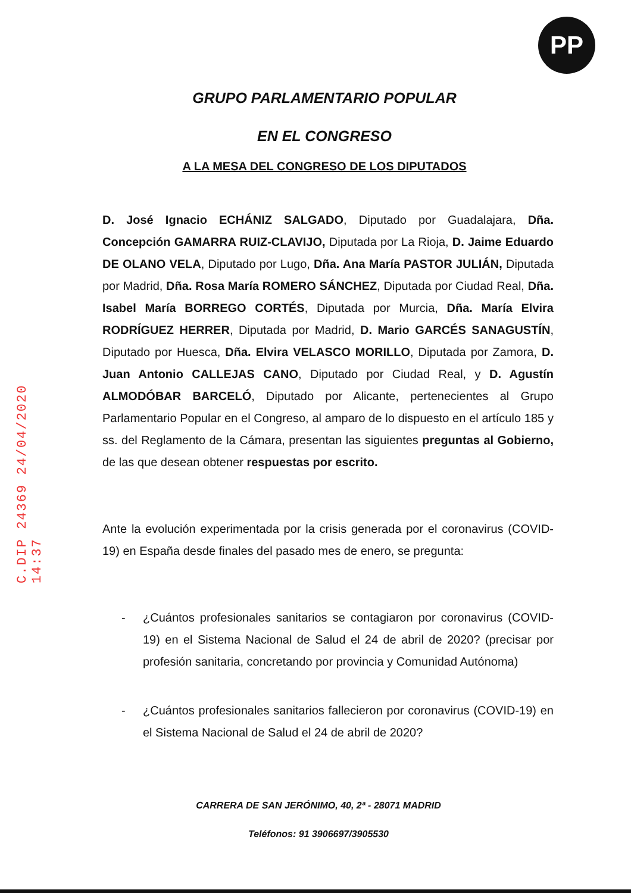PP
C.DIP 24369 24/04/2020 14:37
GRUPO PARLAMENTARIO POPULAR
EN EL CONGRESO
A LA MESA DEL CONGRESO DE LOS DIPUTADOS
D. José Ignacio ECHÁNIZ SALGADO, Diputado por Guadalajara, Dña. Concepción GAMARRA RUIZ-CLAVIJO, Diputada por La Rioja, D. Jaime Eduardo DE OLANO VELA, Diputado por Lugo, Dña. Ana María PASTOR JULIÁN, Diputada por Madrid, Dña. Rosa María ROMERO SÁNCHEZ, Diputada por Ciudad Real, Dña. Isabel María BORREGO CORTÉS, Diputada por Murcia, Dña. María Elvira RODRÍGUEZ HERRER, Diputada por Madrid, D. Mario GARCÉS SANAGUSTÍN, Diputado por Huesca, Dña. Elvira VELASCO MORILLO, Diputada por Zamora, D. Juan Antonio CALLEJAS CANO, Diputado por Ciudad Real, y D. Agustín ALMODÓBAR BARCELÓ, Diputado por Alicante, pertenecientes al Grupo Parlamentario Popular en el Congreso, al amparo de lo dispuesto en el artículo 185 y ss. del Reglamento de la Cámara, presentan las siguientes preguntas al Gobierno, de las que desean obtener respuestas por escrito.
Ante la evolución experimentada por la crisis generada por el coronavirus (COVID-19) en España desde finales del pasado mes de enero, se pregunta:
- ¿Cuántos profesionales sanitarios se contagiaron por coronavirus (COVID-19) en el Sistema Nacional de Salud el 24 de abril de 2020? (precisar por profesión sanitaria, concretando por provincia y Comunidad Autónoma)
- ¿Cuántos profesionales sanitarios fallecieron por coronavirus (COVID-19) en el Sistema Nacional de Salud el 24 de abril de 2020?
CARRERA DE SAN JERÓNIMO, 40, 2ª - 28071 MADRID
Teléfonos: 91 3906697/3905530